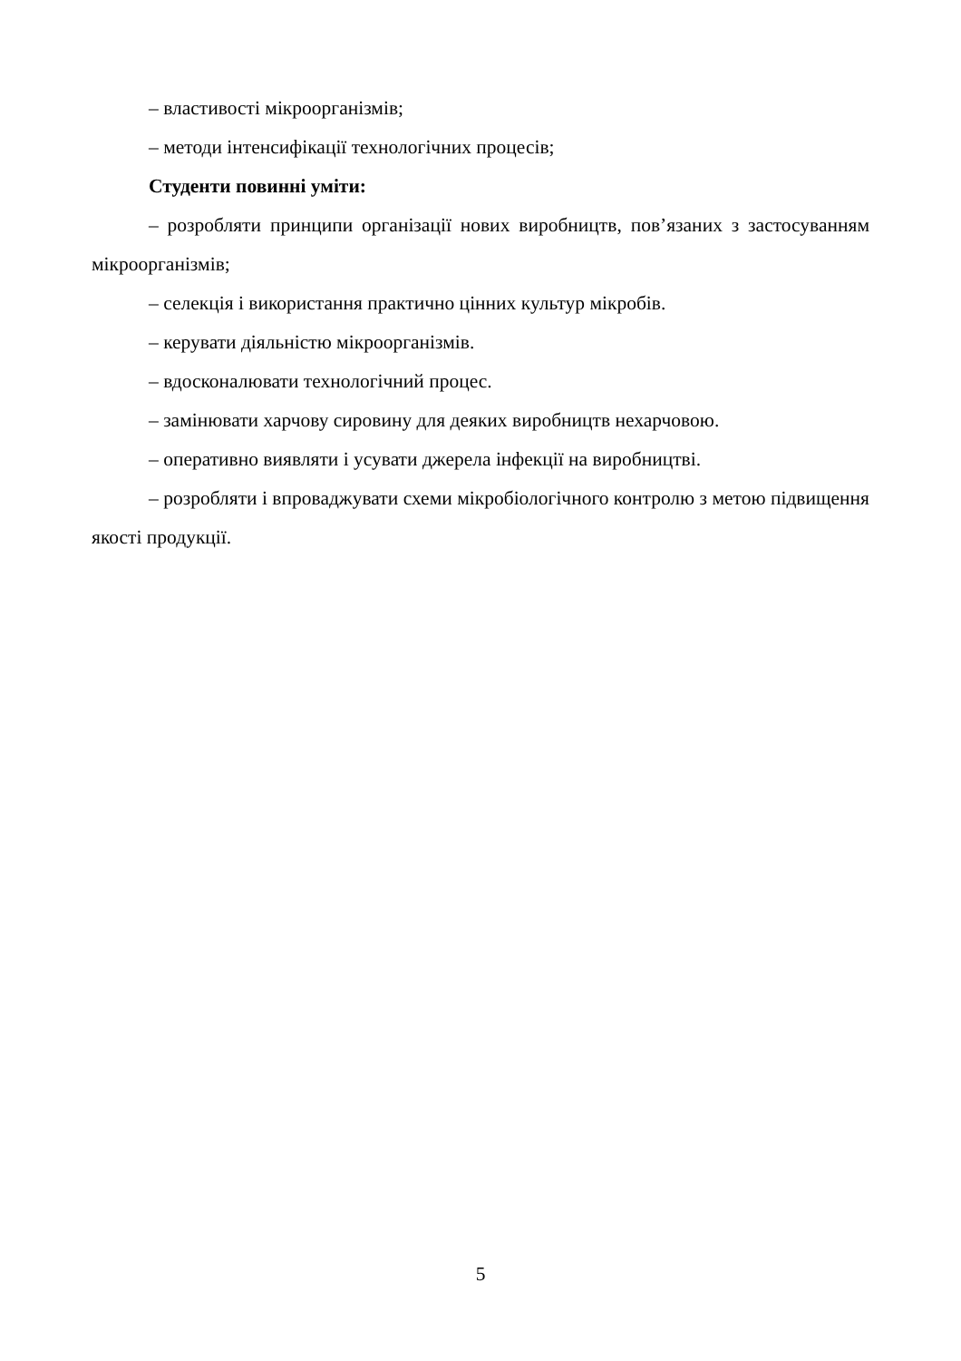– властивості мікроорганізмів;
– методи інтенсифікації технологічних процесів;
Студенти повинні уміти:
– розробляти принципи організації нових виробництв, пов’язаних з застосуванням мікроорганізмів;
– селекція і використання практично цінних культур мікробів.
– керувати діяльністю мікроорганізмів.
– вдосконалювати технологічний процес.
– замінювати харчову сировину для деяких виробництв нехарчовою.
– оперативно виявляти і усувати джерела інфекції на виробництві.
– розробляти і впроваджувати схеми мікробіологічного контролю з метою підвищення якості продукції.
5